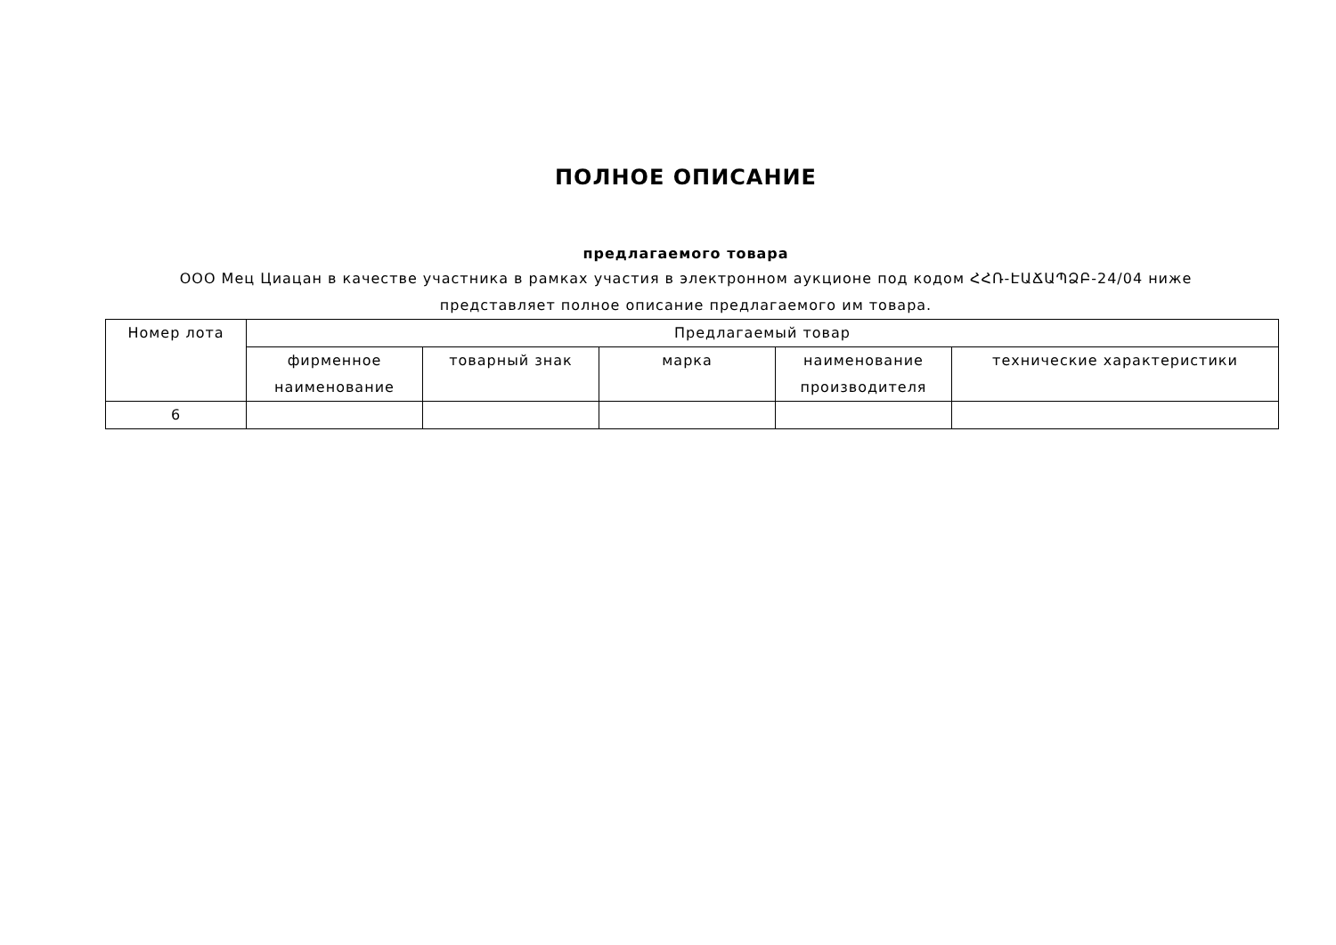ПОЛНОЕ ОПИСАНИЕ
предлагаемого товара
ООО Мец Циацан в качестве участника в рамках участия в электронном аукционе под кодом ՀՀՌ-ԷԱՃԱՊՁԲ-24/04 ниже представляет полное описание предлагаемого им товара.
| Номер лота | Предлагаемый товар | | | | |
| --- | --- | --- | --- | --- | --- |
| | фирменное наименование | товарный знак | марка | наименование производителя | технические характеристики |
| 6 | | | | | |